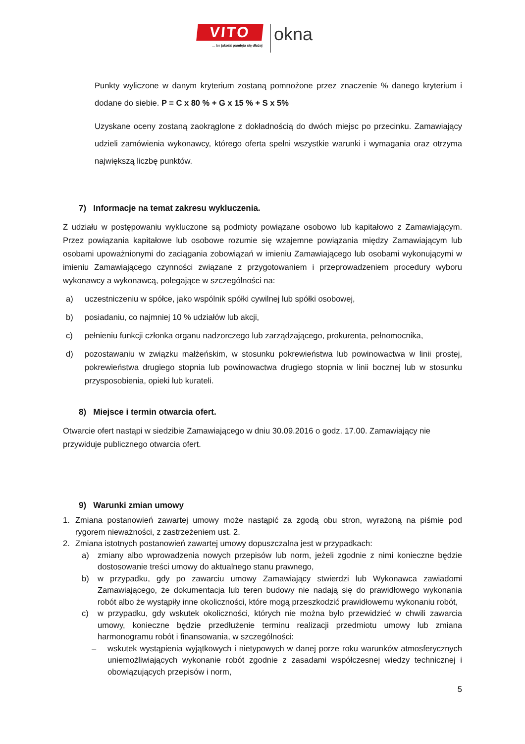VITO
... bo jakość pamięta się dłużej
okna
Punkty wyliczone w danym kryterium zostaną pomnożone przez znaczenie % danego kryterium i dodane do siebie. P = C x 80 % + G x 15 % + S x 5%
Uzyskane oceny zostaną zaokrąglone z dokładnością do dwóch miejsc po przecinku. Zamawiający udzieli zamówienia wykonawcy, którego oferta spełni wszystkie warunki i wymagania oraz otrzyma największą liczbę punktów.
7) Informacje na temat zakresu wykluczenia.
Z udziału w postępowaniu wykluczone są podmioty powiązane osobowo lub kapitałowo z Zamawiającym. Przez powiązania kapitałowe lub osobowe rozumie się wzajemne powiązania między Zamawiającym lub osobami upoważnionymi do zaciągania zobowiązań w imieniu Zamawiającego lub osobami wykonującymi w imieniu Zamawiającego czynności związane z przygotowaniem i przeprowadzeniem procedury wyboru wykonawcy a wykonawcą, polegające w szczególności na:
a) uczestniczeniu w spółce, jako wspólnik spółki cywilnej lub spółki osobowej,
b) posiadaniu, co najmniej 10 % udziałów lub akcji,
c) pełnieniu funkcji członka organu nadzorczego lub zarządzającego, prokurenta, pełnomocnika,
d) pozostawaniu w związku małżeńskim, w stosunku pokrewieństwa lub powinowactwa w linii prostej, pokrewieństwa drugiego stopnia lub powinowactwa drugiego stopnia w linii bocznej lub w stosunku przysposobienia, opieki lub kurateli.
8) Miejsce i termin otwarcia ofert.
Otwarcie ofert nastąpi w siedzibie Zamawiającego w dniu 30.09.2016 o godz. 17.00. Zamawiający nie przywiduje publicznego otwarcia ofert.
9) Warunki zmian umowy
1. Zmiana postanowień zawartej umowy może nastąpić za zgodą obu stron, wyrażoną na piśmie pod rygorem nieważności, z zastrzeżeniem ust. 2.
2. Zmiana istotnych postanowień zawartej umowy dopuszczalna jest w przypadkach:
a) zmiany albo wprowadzenia nowych przepisów lub norm, jeżeli zgodnie z nimi konieczne będzie dostosowanie treści umowy do aktualnego stanu prawnego,
b) w przypadku, gdy po zawarciu umowy Zamawiający stwierdzi lub Wykonawca zawiadomi Zamawiającego, że dokumentacja lub teren budowy nie nadają się do prawidłowego wykonania robót albo że wystąpiły inne okoliczności, które mogą przeszkodzić prawidłowemu wykonaniu robót,
c) w przypadku, gdy wskutek okoliczności, których nie można było przewidzieć w chwili zawarcia umowy, konieczne będzie przedłużenie terminu realizacji przedmiotu umowy lub zmiana harmonogramu robót i finansowania, w szczególności:
– wskutek wystąpienia wyjątkowych i nietypowych w danej porze roku warunków atmosferycznych uniemożliwiających wykonanie robót zgodnie z zasadami współczesnej wiedzy technicznej i obowiązujących przepisów i norm,
5